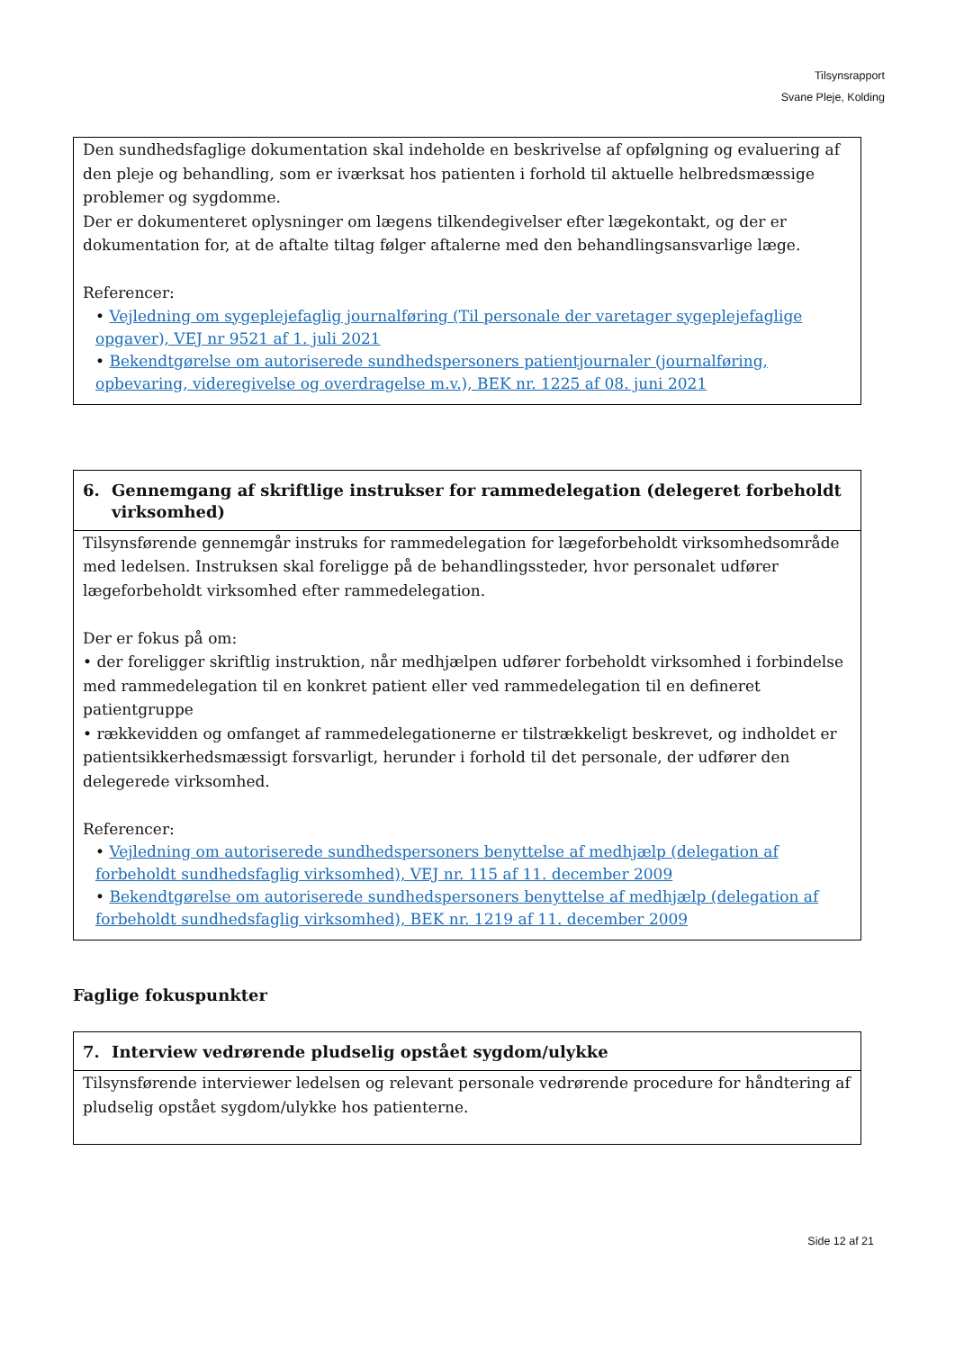Tilsynsrapport
Svane Pleje, Kolding
Den sundhedsfaglige dokumentation skal indeholde en beskrivelse af opfølgning og evaluering af den pleje og behandling, som er iværksat hos patienten i forhold til aktuelle helbredsmæssige problemer og sygdomme.
Der er dokumenteret oplysninger om lægens tilkendegivelser efter lægekontakt, og der er dokumentation for, at de aftalte tiltag følger aftalerne med den behandlingsansvarlige læge.
Referencer:
• Vejledning om sygeplejefaglig journalføring (Til personale der varetager sygeplejefaglige opgaver), VEJ nr 9521 af 1. juli 2021
• Bekendtgørelse om autoriserede sundhedspersoners patientjournaler (journalføring, opbevaring, videregivelse og overdragelse m.v.), BEK nr. 1225 af 08. juni 2021
6. Gennemgang af skriftlige instrukser for rammedelegation (delegeret forbeholdt virksomhed)
Tilsynsførende gennemgår instruks for rammedelegation for lægeforbeholdt virksomhedsområde med ledelsen. Instruksen skal foreligge på de behandlingssteder, hvor personalet udfører lægeforbeholdt virksomhed efter rammedelegation.
Der er fokus på om:
• der foreligger skriftlig instruktion, når medhjælpen udfører forbeholdt virksomhed i forbindelse med rammedelegation til en konkret patient eller ved rammedelegation til en defineret patientgruppe
• rækkevidden og omfanget af rammedelegationerne er tilstrækkeligt beskrevet, og indholdet er patientsikkerhedsmæssigt forsvarligt, herunder i forhold til det personale, der udfører den delegerede virksomhed.
Referencer:
• Vejledning om autoriserede sundhedspersoners benyttelse af medhjælp (delegation af forbeholdt sundhedsfaglig virksomhed), VEJ nr. 115 af 11. december 2009
• Bekendtgørelse om autoriserede sundhedspersoners benyttelse af medhjælp (delegation af forbeholdt sundhedsfaglig virksomhed), BEK nr. 1219 af 11. december 2009
Faglige fokuspunkter
7. Interview vedrørende pludselig opstået sygdom/ulykke
Tilsynsførende interviewer ledelsen og relevant personale vedrørende procedure for håndtering af pludselig opstået sygdom/ulykke hos patienterne.
Side 12 af 21